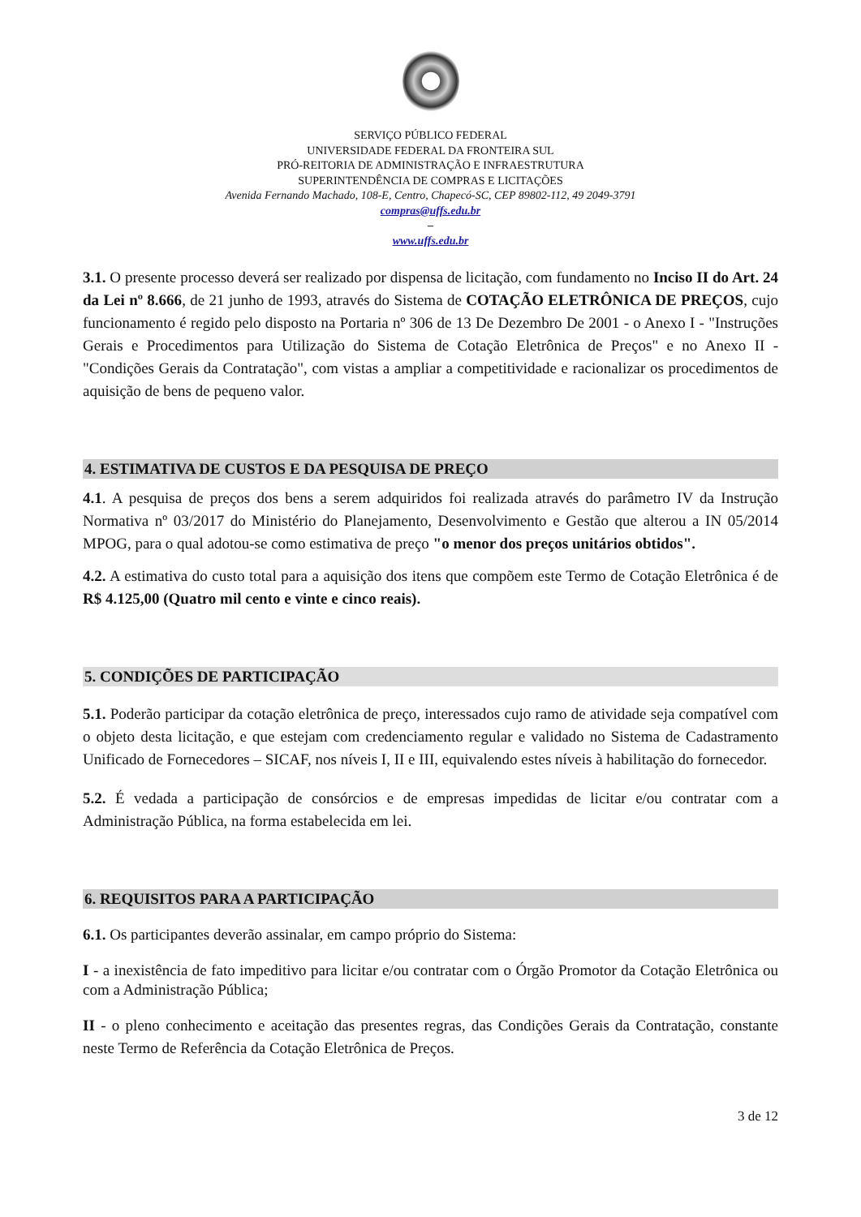SERVIÇO PÚBLICO FEDERAL
UNIVERSIDADE FEDERAL DA FRONTEIRA SUL
PRÓ-REITORIA DE ADMINISTRAÇÃO E INFRAESTRUTURA
SUPERINTENDÊNCIA DE COMPRAS E LICITAÇÕES
Avenida Fernando Machado, 108-E, Centro, Chapecó-SC, CEP 89802-112, 49 2049-3791
compras@uffs.edu.br
–
www.uffs.edu.br
3.1. O presente processo deverá ser realizado por dispensa de licitação, com fundamento no Inciso II do Art. 24 da Lei nº 8.666, de 21 junho de 1993, através do Sistema de COTAÇÃO ELETRÔNICA DE PREÇOS, cujo funcionamento é regido pelo disposto na Portaria nº 306 de 13 De Dezembro De 2001 - o Anexo I - "Instruções Gerais e Procedimentos para Utilização do Sistema de Cotação Eletrônica de Preços" e no Anexo II - "Condições Gerais da Contratação", com vistas a ampliar a competitividade e racionalizar os procedimentos de aquisição de bens de pequeno valor.
4. ESTIMATIVA DE CUSTOS E DA PESQUISA DE PREÇO
4.1. A pesquisa de preços dos bens a serem adquiridos foi realizada através do parâmetro IV da Instrução Normativa nº 03/2017 do Ministério do Planejamento, Desenvolvimento e Gestão que alterou a IN 05/2014 MPOG, para o qual adotou-se como estimativa de preço "o menor dos preços unitários obtidos".
4.2. A estimativa do custo total para a aquisição dos itens que compõem este Termo de Cotação Eletrônica é de R$ 4.125,00 (Quatro mil cento e vinte e cinco reais).
5. CONDIÇÕES DE PARTICIPAÇÃO
5.1. Poderão participar da cotação eletrônica de preço, interessados cujo ramo de atividade seja compatível com o objeto desta licitação, e que estejam com credenciamento regular e validado no Sistema de Cadastramento Unificado de Fornecedores – SICAF, nos níveis I, II e III, equivalendo estes níveis à habilitação do fornecedor.
5.2. É vedada a participação de consórcios e de empresas impedidas de licitar e/ou contratar com a Administração Pública, na forma estabelecida em lei.
6. REQUISITOS PARA A PARTICIPAÇÃO
6.1. Os participantes deverão assinalar, em campo próprio do Sistema:
I - a inexistência de fato impeditivo para licitar e/ou contratar com o Órgão Promotor da Cotação Eletrônica ou com a Administração Pública;
II - o pleno conhecimento e aceitação das presentes regras, das Condições Gerais da Contratação, constante neste Termo de Referência da Cotação Eletrônica de Preços.
3 de 12